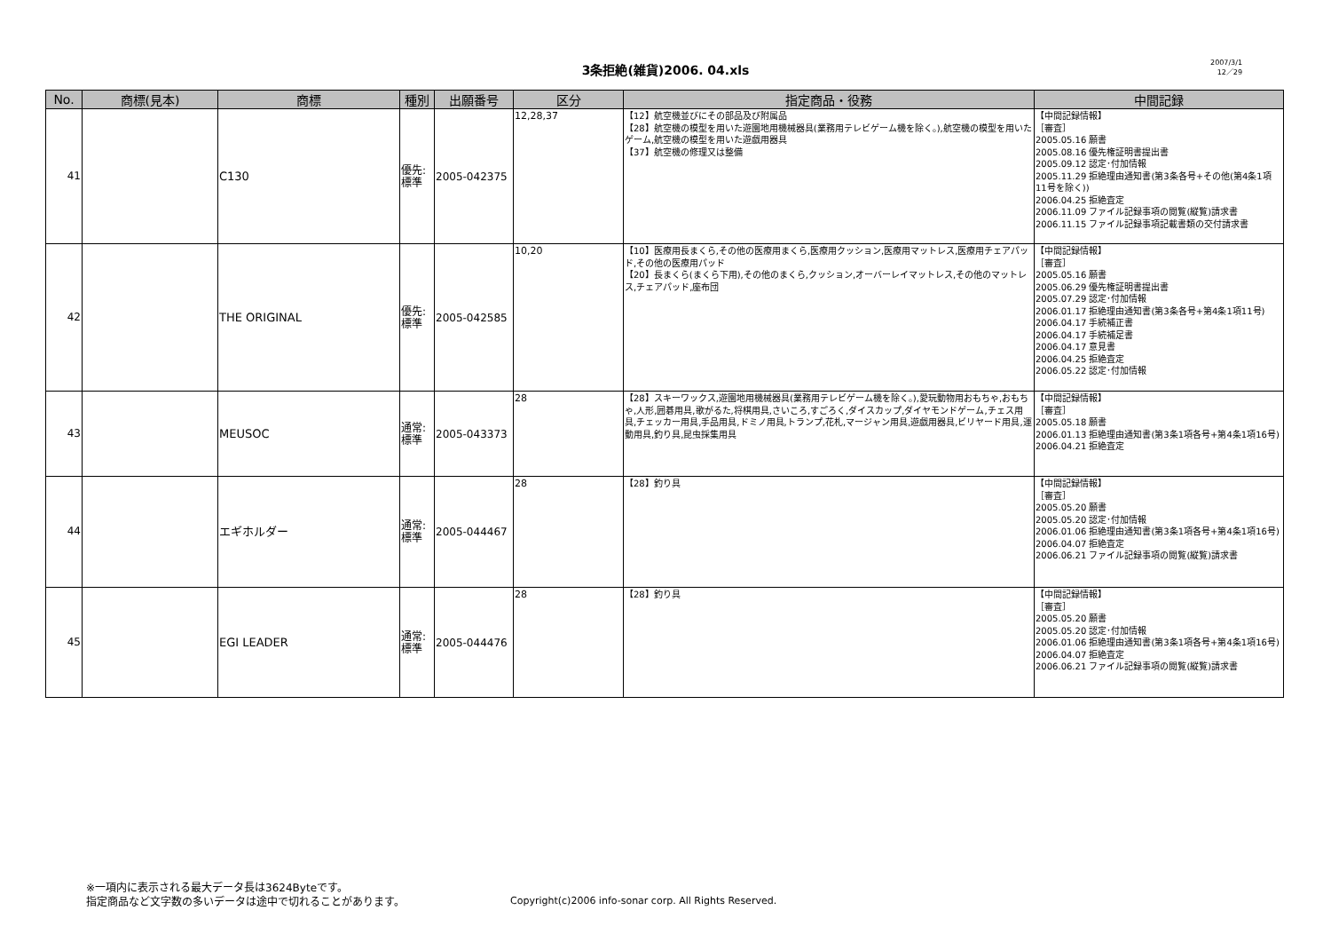3条拒絶(雑貨)2006. 04.xls
2007/3/1
12／29
| No. | 商標(見本) | 商標 | 種別 | 出願番号 | 区分 | 指定商品・役務 | 中間記録 |
| --- | --- | --- | --- | --- | --- | --- | --- |
| 41 | | C130 | 優先: 標準 | 2005-042375 | 12,28,37 | 【12】航空機並びにその部品及び附属品 【28】航空機の模型を用いた遊園地用機械器具(業務用テレビゲーム機を除く。),航空機の模型を用いたゲーム,航空機の模型を用いた遊戯用器具 【37】航空機の修理又は整備 | 【中間記録情報】 ［審査］ 2005.05.16 願書 2005.08.16 優先権証明書提出書 2005.09.12 認定･付加情報 2005.11.29 拒絶理由通知書(第3条各号+その他(第4条1項11号を除く)) 2006.04.25 拒絶査定 2006.11.09 ファイル記録事項の閲覧(縦覧)請求書 2006.11.15 ファイル記録事項記載書類の交付請求書 |
| 42 | | THE ORIGINAL | 優先: 標準 | 2005-042585 | 10,20 | 【10】医療用長まくら,その他の医療用まくら,医療用クッション,医療用マットレス,医療用チェアパッド,その他の医療用パッド 【20】長まくら(まくら下用),その他のまくら,クッション,オーバーレイマットレス,その他のマットレス,チェアパッド,座布団 | 【中間記録情報】 ［審査］ 2005.05.16 願書 2005.06.29 優先権証明書提出書 2005.07.29 認定･付加情報 2006.01.17 拒絶理由通知書(第3条各号+第4条1項11号) 2006.04.17 手続補正書 2006.04.17 手続補足書 2006.04.17 意見書 2006.04.25 拒絶査定 2006.05.22 認定･付加情報 |
| 43 | | MEUSOC | 通常: 標準 | 2005-043373 | 28 | 【28】スキーワックス,遊園地用機械器具(業務用テレビゲーム機を除く。),愛玩動物用おもちゃ,おもちゃ,人形,囲碁用具,歌がるた,将棋用具,さいころ,すごろく,ダイスカップ,ダイヤモンドゲーム,チェス用具,チェッカー用具,手品用具,ドミノ用具,トランプ,花札,マージャン用具,遊戯用器具,ビリヤード用具,運動用具,釣り具,昆虫採集用具 | 【中間記録情報】 ［審査］ 2005.05.18 願書 2006.01.13 拒絶理由通知書(第3条1項各号+第4条1項16号) 2006.04.21 拒絶査定 |
| 44 | | エギホルダー | 通常: 標準 | 2005-044467 | 28 | 【28】釣り具 | 【中間記録情報】 ［審査］ 2005.05.20 願書 2005.05.20 認定･付加情報 2006.01.06 拒絶理由通知書(第3条1項各号+第4条1項16号) 2006.04.07 拒絶査定 2006.06.21 ファイル記録事項の閲覧(縦覧)請求書 |
| 45 | | EGI LEADER | 通常: 標準 | 2005-044476 | 28 | 【28】釣り具 | 【中間記録情報】 ［審査］ 2005.05.20 願書 2005.05.20 認定･付加情報 2006.01.06 拒絶理由通知書(第3条1項各号+第4条1項16号) 2006.04.07 拒絶査定 2006.06.21 ファイル記録事項の閲覧(縦覧)請求書 |
※一項内に表示される最大データ長は3624Byteです。
指定商品など文字数の多いデータは途中で切れることがあります。
Copyright(c)2006 info-sonar corp. All Rights Reserved.